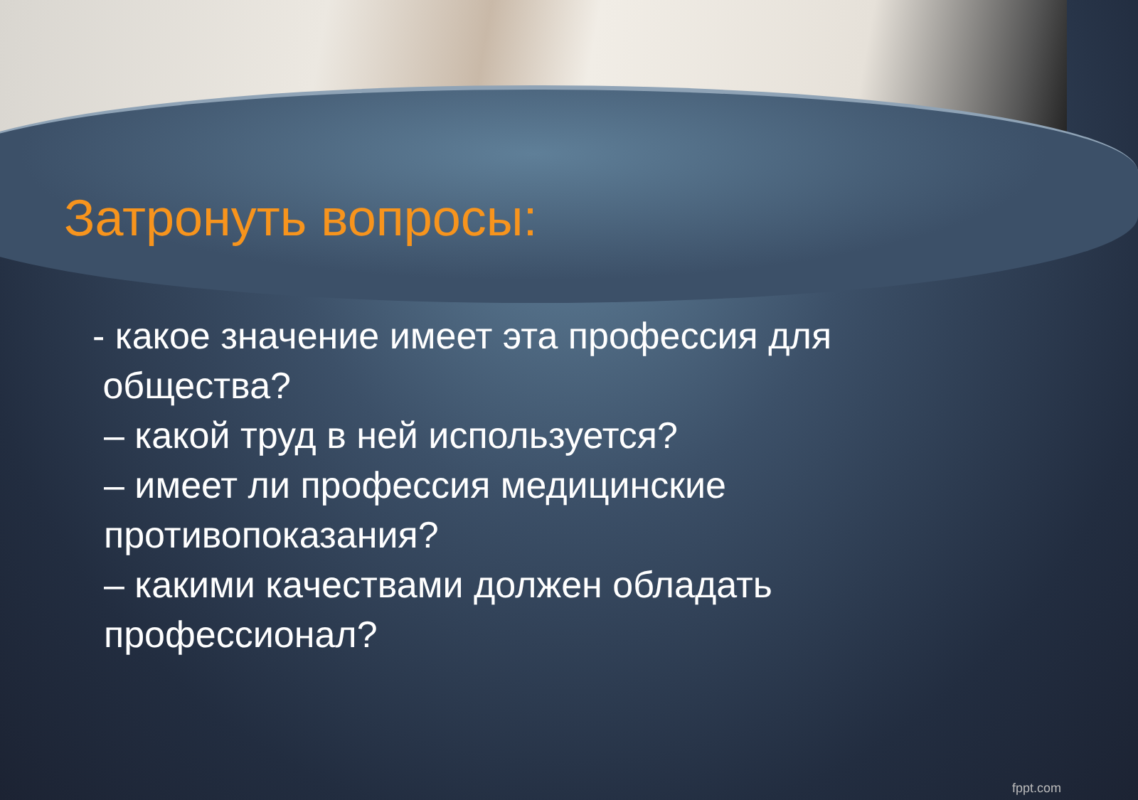Затронуть вопросы:
- какое значение имеет эта профессия для
общества?
– какой труд в ней используется?
– имеет ли профессия медицинские противопоказания?
– какими качествами должен обладать профессионал?
fppt.com